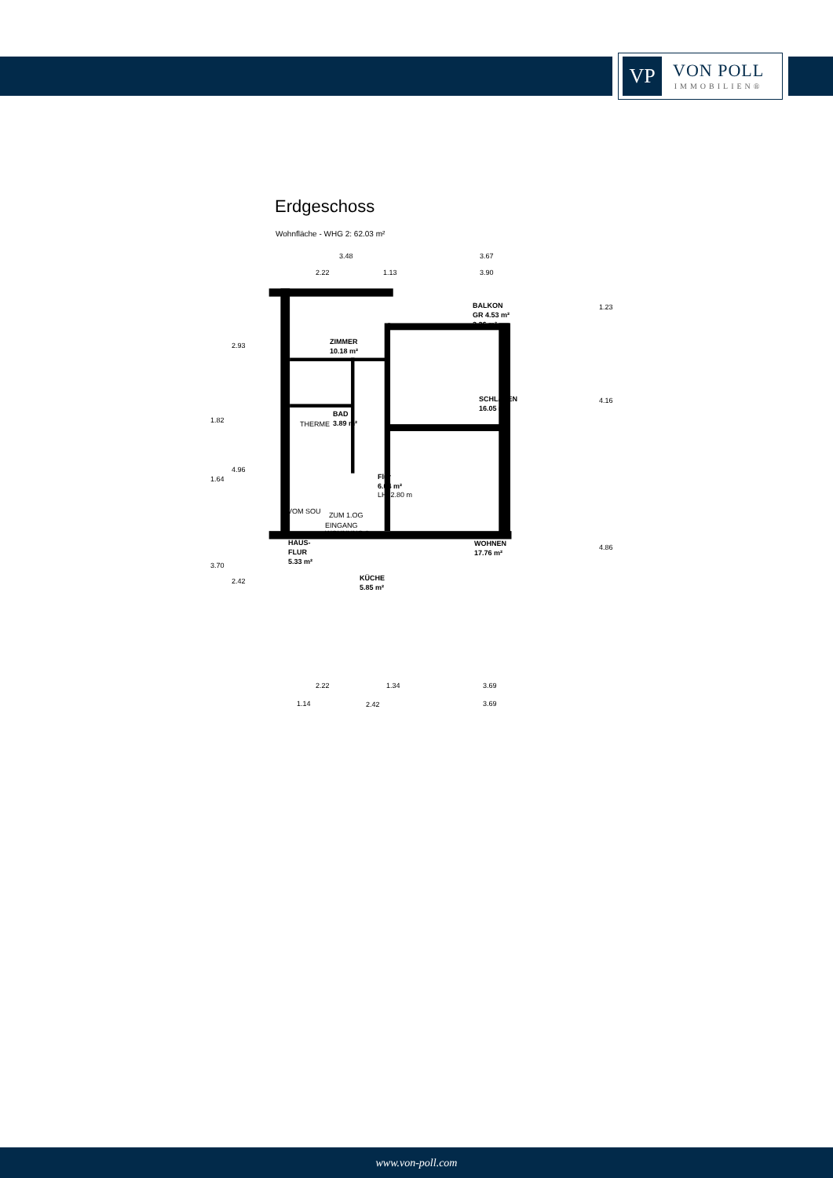VP
VON POLL
IMMOBILIEN®
Erdgeschoss
Wohnfläche - WHG 2: 62.03 m²
3.48 3.67
2.22 1.13 3.90
BALKON
GR 4.53 m²
2.26 m²
ZIMMER
10.18 m²
SCHLAFEN
16.05 m²
BAD
3.89 m²
THERME
Flur
6.04 m²
LH: 2.80 m
VOM SOU ZUM 1.OG
EINGANG
WOHNUNG 2
WOHNEN
17.76 m²
HAUS-
FLUR
5.33 m²
KÜCHE
5.85 m²
1.23
4.16
4.86
2.93
1.82
4.96
1.64
3.70
2.42
2.22 1.34 3.69
1.14 2.42 3.69
www.von-poll.com